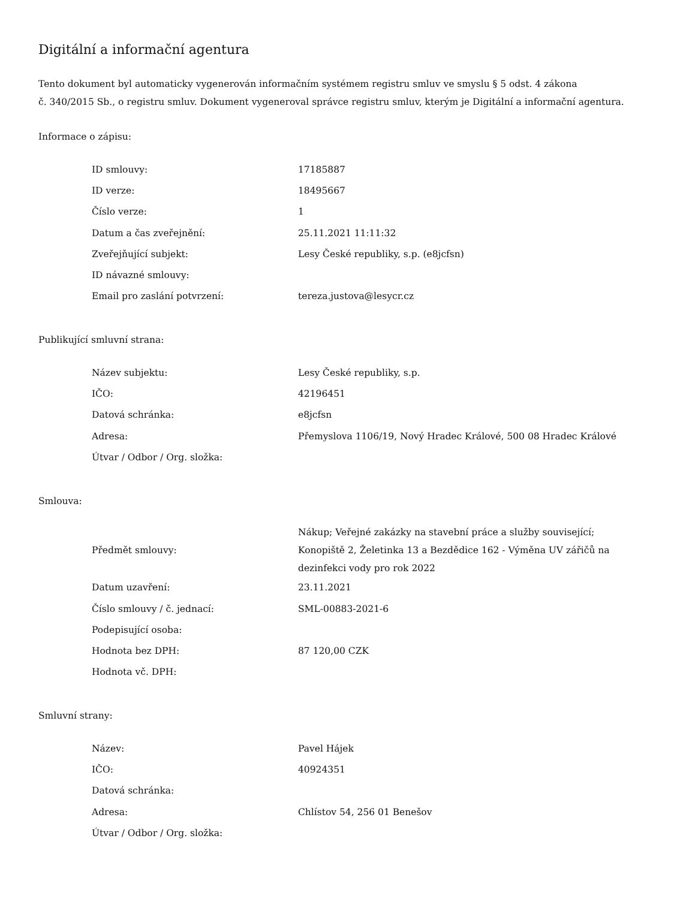Digitální a informační agentura
Tento dokument byl automaticky vygenerován informačním systémem registru smluv ve smyslu § 5 odst. 4 zákona
č. 340/2015 Sb., o registru smluv. Dokument vygeneroval správce registru smluv, kterým je Digitální a informační agentura.
Informace o zápisu:
| ID smlouvy: | 17185887 |
| ID verze: | 18495667 |
| Číslo verze: | 1 |
| Datum a čas zveřejnění: | 25.11.2021 11:11:32 |
| Zveřejňující subjekt: | Lesy České republiky, s.p. (e8jcfsn) |
| ID návazné smlouvy: | |
| Email pro zaslání potvrzení: | tereza.justova@lesycr.cz |
Publikující smluvní strana:
| Název subjektu: | Lesy České republiky, s.p. |
| IČO: | 42196451 |
| Datová schránka: | e8jcfsn |
| Adresa: | Přemyslova 1106/19, Nový Hradec Králové, 500 08 Hradec Králové |
| Útvar / Odbor / Org. složka: | |
Smlouva:
| Předmět smlouvy: | Nákup; Veřejné zakázky na stavební práce a služby související; Konopiště 2, Želetinka 13 a Bezdědice 162 - Výměna UV zářičů na dezinfekci vody pro rok 2022 |
| Datum uzavření: | 23.11.2021 |
| Číslo smlouvy / č. jednací: | SML-00883-2021-6 |
| Podepisující osoba: | |
| Hodnota bez DPH: | 87 120,00 CZK |
| Hodnota vč. DPH: | |
Smluvní strany:
| Název: | Pavel Hájek |
| IČO: | 40924351 |
| Datová schránka: | |
| Adresa: | Chlístov 54, 256 01 Benešov |
| Útvar / Odbor / Org. složka: | |